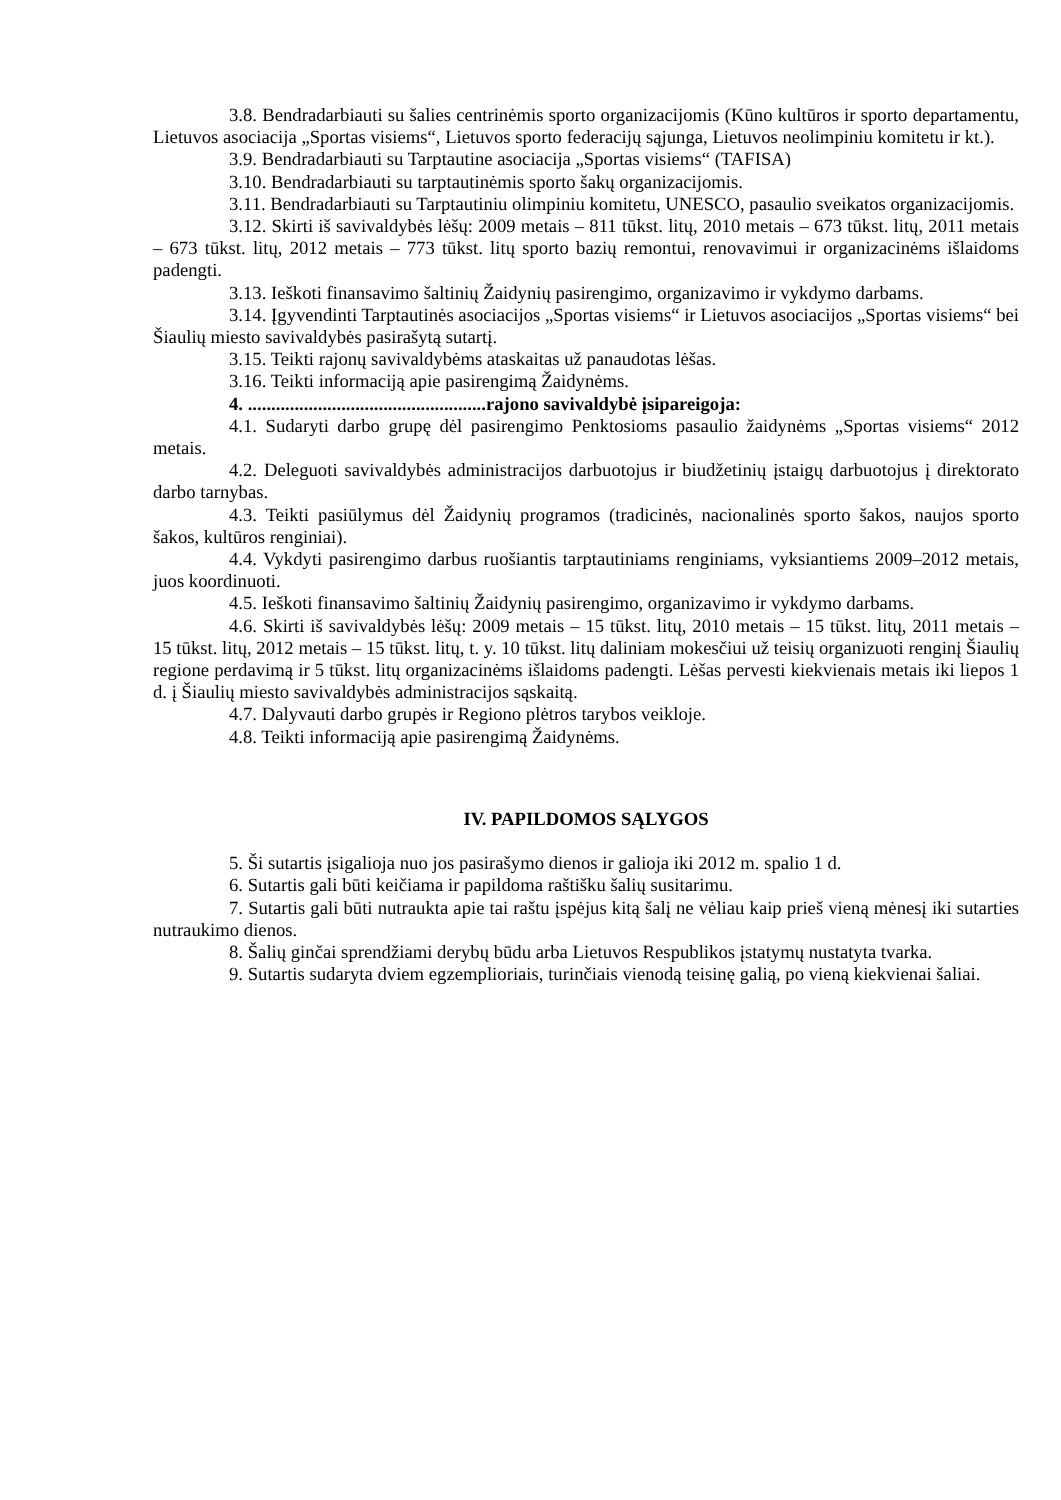3.8. Bendradarbiauti su šalies centrinėmis sporto organizacijomis (Kūno kultūros ir sporto departamentu, Lietuvos asociacija „Sportas visiems“, Lietuvos sporto federacijų sąjunga, Lietuvos neolimpiniu komitetu ir kt.).
3.9. Bendradarbiauti su Tarptautine asociacija „Sportas visiems“ (TAFISA)
3.10. Bendradarbiauti su tarptautinėmis sporto šakų organizacijomis.
3.11. Bendradarbiauti su Tarptautiniu olimpiniu komitetu, UNESCO, pasaulio sveikatos organizacijomis.
3.12. Skirti iš savivaldybės lėšų: 2009 metais – 811 tūkst. litų, 2010 metais – 673 tūkst. litų, 2011 metais – 673 tūkst. litų, 2012 metais – 773 tūkst. litų sporto bazių remontui, renovavimui ir organizacinėms išlaidoms padengti.
3.13. Ieškoti finansavimo šaltinių Žaidynių pasirengimo, organizavimo ir vykdymo darbams.
3.14. Įgyvendinti Tarptautinės asociacijos „Sportas visiems“ ir Lietuvos asociacijos „Sportas visiems“ bei Šiaulių miesto savivaldybės pasirašytą sutartį.
3.15. Teikti rajonų savivaldybėms ataskaitas už panaudotas lėšas.
3.16. Teikti informaciją apie pasirengimą Žaidynėms.
4. ...................................................rajono savivaldybė įsipareigoja:
4.1. Sudaryti darbo grupę dėl pasirengimo Penktosioms pasaulio žaidynėms „Sportas visiems“ 2012 metais.
4.2. Deleguoti savivaldybės administracijos darbuotojus ir biudžetinių įstaigų darbuotojus į direktorato darbo tarnybas.
4.3. Teikti pasiūlymus dėl Žaidynių programos (tradicinės, nacionalinės sporto šakos, naujos sporto šakos, kultūros renginiai).
4.4. Vykdyti pasirengimo darbus ruošiantis tarptautiniams renginiams, vyksiantiems 2009–2012 metais, juos koordinuoti.
4.5. Ieškoti finansavimo šaltinių Žaidynių pasirengimo, organizavimo ir vykdymo darbams.
4.6. Skirti iš savivaldybės lėšų: 2009 metais – 15 tūkst. litų, 2010 metais – 15 tūkst. litų, 2011 metais – 15 tūkst. litų, 2012 metais – 15 tūkst. litų, t. y. 10 tūkst. litų daliniam mokesčiui už teisių organizuoti renginį Šiaulių regione perdavimą ir 5 tūkst. litų organizacinėms išlaidoms padengti. Lėšas pervesti kiekvienais metais iki liepos 1 d. į Šiaulių miesto savivaldybės administracijos sąskaitą.
4.7. Dalyvauti darbo grupės ir Regiono plėtros tarybos veikloje.
4.8. Teikti informaciją apie pasirengimą Žaidynėms.
IV. PAPILDOMOS SĄLYGOS
5. Ši sutartis įsigalioja nuo jos pasirašymo dienos ir galioja iki 2012 m. spalio 1 d.
6. Sutartis gali būti keičiama ir papildoma raštišku šalių susitarimu.
7. Sutartis gali būti nutraukta apie tai raštu įspėjus kitą šalį ne vėliau kaip prieš vieną mėnesį iki sutarties nutraukimo dienos.
8. Šalių ginčai sprendžiami derybų būdu arba Lietuvos Respublikos įstatymų nustatyta tvarka.
9. Sutartis sudaryta dviem egzemplioriais, turinčiais vienodą teisinę galią, po vieną kiekvienai šaliai.